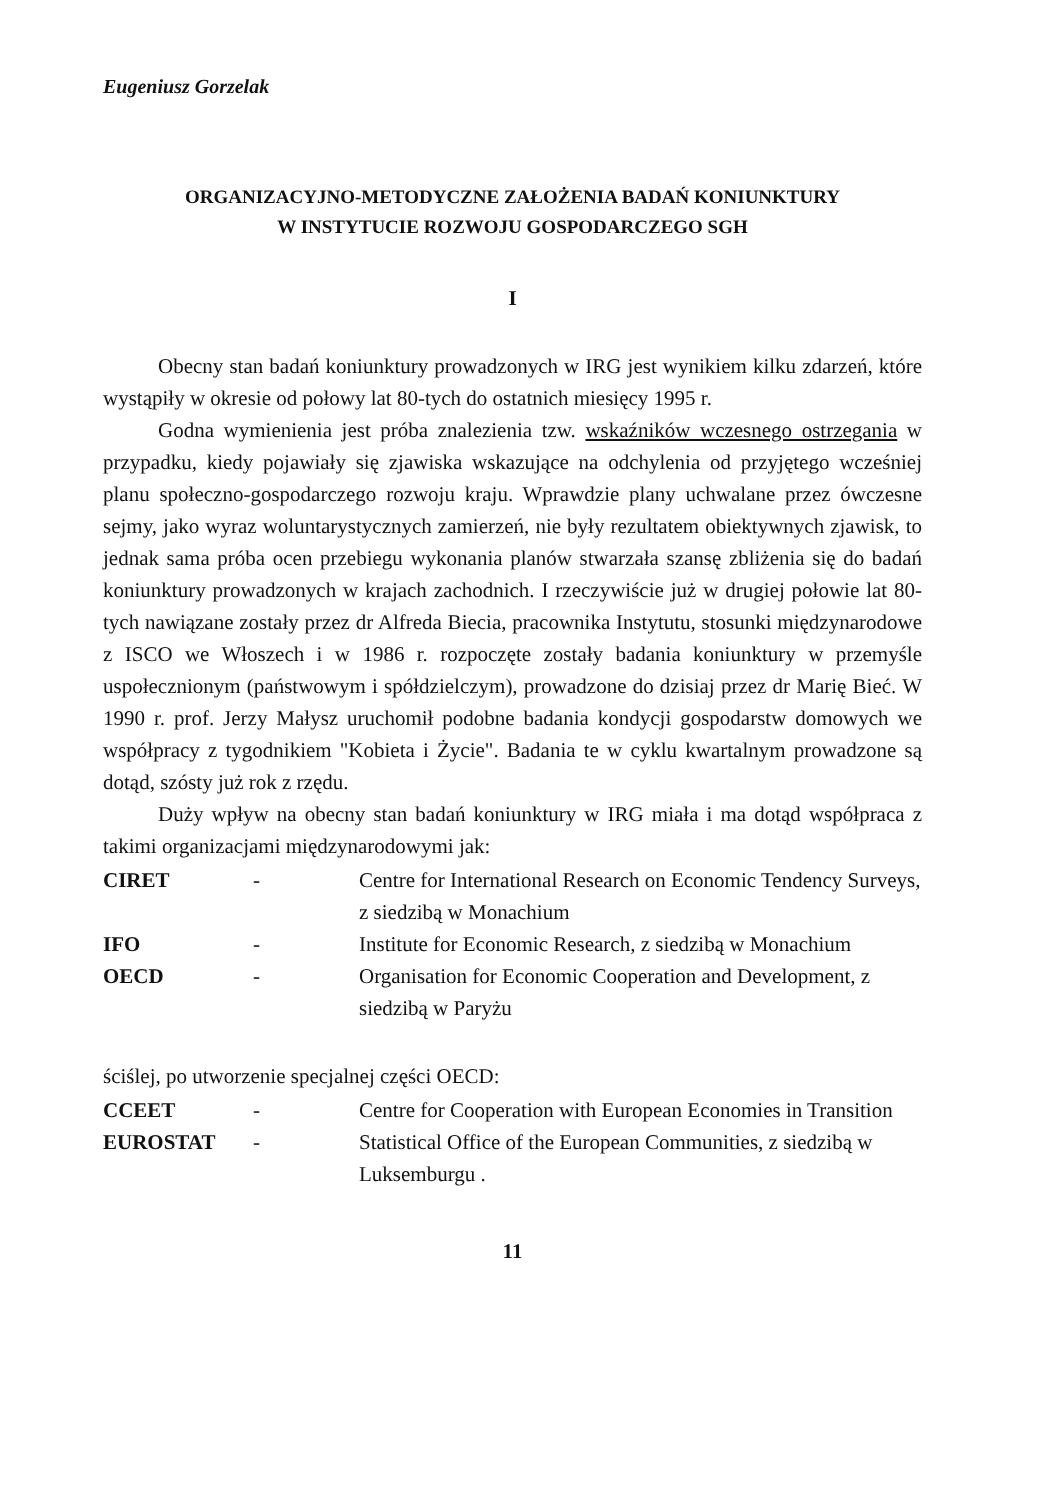Eugeniusz Gorzelak
ORGANIZACYJNO-METODYCZNE ZAŁOŻENIA BADAŃ KONIUNKTURY
W INSTYTUCIE ROZWOJU GOSPODARCZEGO SGH
I
Obecny stan badań koniunktury prowadzonych w IRG jest wynikiem kilku zdarzeń, które wystąpiły w okresie od połowy lat 80-tych do ostatnich miesięcy 1995 r.
Godna wymienienia jest próba znalezienia tzw. wskaźników wczesnego ostrzegania w przypadku, kiedy pojawiały się zjawiska wskazujące na odchylenia od przyjętego wcześniej planu społeczno-gospodarczego rozwoju kraju. Wprawdzie plany uchwalane przez ówczesne sejmy, jako wyraz woluntarystycznych zamierzeń, nie były rezultatem obiektywnych zjawisk, to jednak sama próba ocen przebiegu wykonania planów stwarzała szansę zbliżenia się do badań koniunktury prowadzonych w krajach zachodnich. I rzeczywiście już w drugiej połowie lat 80-tych nawiązane zostały przez dr Alfreda Biecia, pracownika Instytutu, stosunki międzynarodowe z ISCO we Włoszech i w 1986 r. rozpoczęte zostały badania koniunktury w przemyśle uspołecznionym (państwowym i spółdzielczym), prowadzone do dzisiaj przez dr Marię Bieć. W 1990 r. prof. Jerzy Małysz uruchomił podobne badania kondycji gospodarstw domowych we współpracy z tygodnikiem "Kobieta i Życie". Badania te w cyklu kwartalnym prowadzone są dotąd, szósty już rok z rzędu.
Duży wpływ na obecny stan badań koniunktury w IRG miała i ma dotąd współpraca z takimi organizacjami międzynarodowymi jak:
| CIRET | - | Centre for International Research on Economic Tendency Surveys, z siedzibą w Monachium |
| IFO | - | Institute for Economic Research, z siedzibą w Monachium |
| OECD | - | Organisation for Economic Cooperation and Development, z siedzibą w Paryżu |
ściślej, po utworzenie specjalnej części OECD:
| CCEET | - | Centre for Cooperation with European Economies in Transition |
| EUROSTAT | - | Statistical Office of the European Communities, z siedzibą w Luksemburgu . |
11